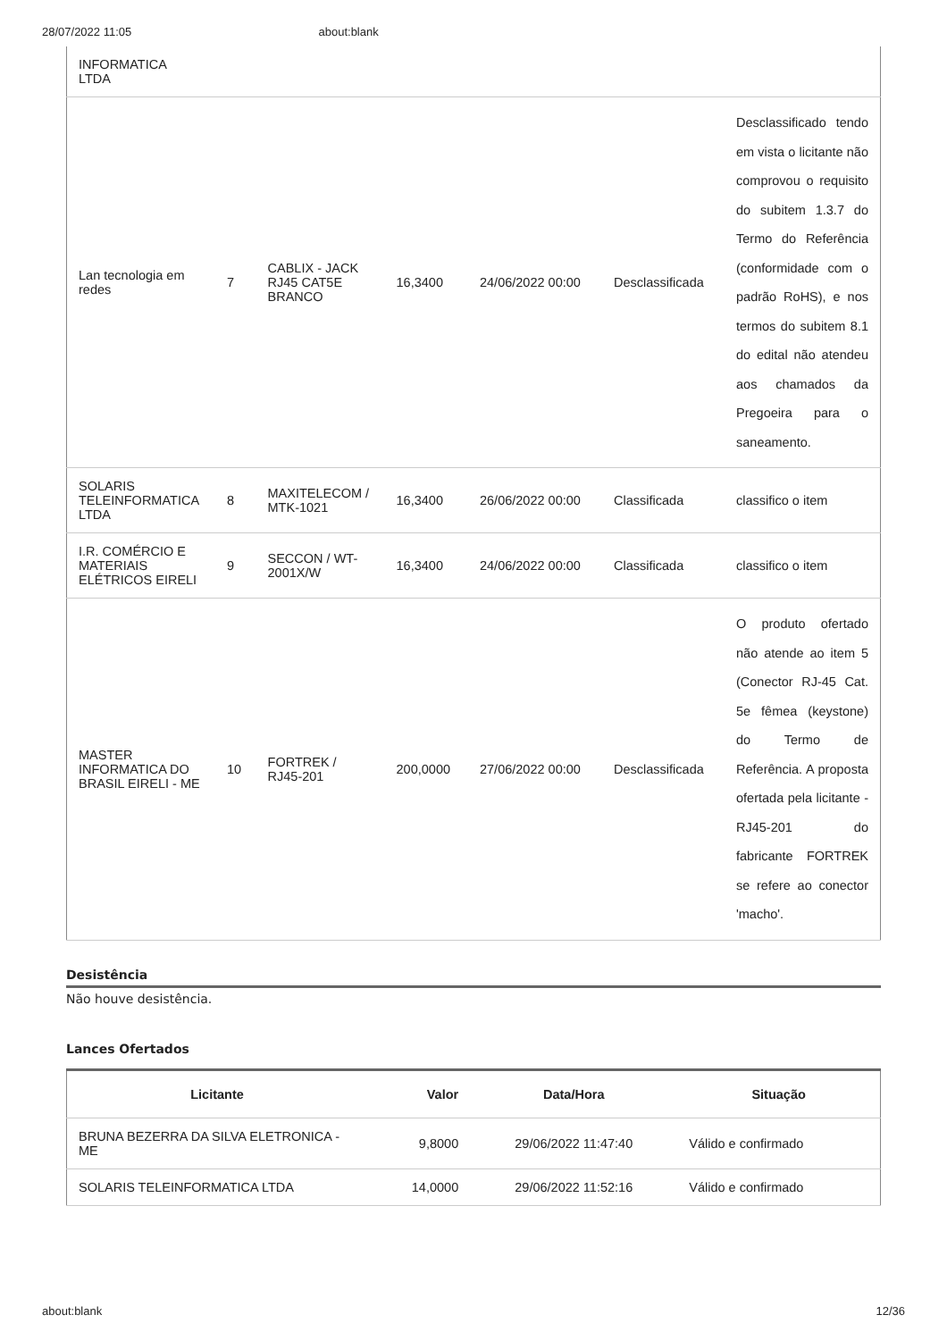28/07/2022 11:05 about:blank
| INFORMATICA LTDA | | | | | | |
| Lan tecnologia em redes | 7 | CABLIX - JACK RJ45 CAT5E BRANCO | 16,3400 | 24/06/2022 00:00 | Desclassificada | Desclassificado tendo em vista o licitante não comprovou o requisito do subitem 1.3.7 do Termo do Referência (conformidade com o padrão RoHS), e nos termos do subitem 8.1 do edital não atendeu aos chamados da Pregoeira para o saneamento. |
| SOLARIS TELEINFORMATICA LTDA | 8 | MAXITELECOM / MTK-1021 | 16,3400 | 26/06/2022 00:00 | Classificada | classifico o item |
| I.R. COMÉRCIO E MATERIAIS ELÉTRICOS EIRELI | 9 | SECCON / WT-2001X/W | 16,3400 | 24/06/2022 00:00 | Classificada | classifico o item |
| MASTER INFORMATICA DO BRASIL EIRELI - ME | 10 | FORTREK / RJ45-201 | 200,0000 | 27/06/2022 00:00 | Desclassificada | O produto ofertado não atende ao item 5 (Conector RJ-45 Cat. 5e fêmea (keystone) do Termo de Referência. A proposta ofertada pela licitante - RJ45-201 do fabricante FORTREK se refere ao conector 'macho'. |
Desistência
Não houve desistência.
Lances Ofertados
| Licitante | Valor | Data/Hora | Situação |
| --- | --- | --- | --- |
| BRUNA BEZERRA DA SILVA ELETRONICA - ME | 9,8000 | 29/06/2022 11:47:40 | Válido e confirmado |
| SOLARIS TELEINFORMATICA LTDA | 14,0000 | 29/06/2022 11:52:16 | Válido e confirmado |
about:blank 12/36